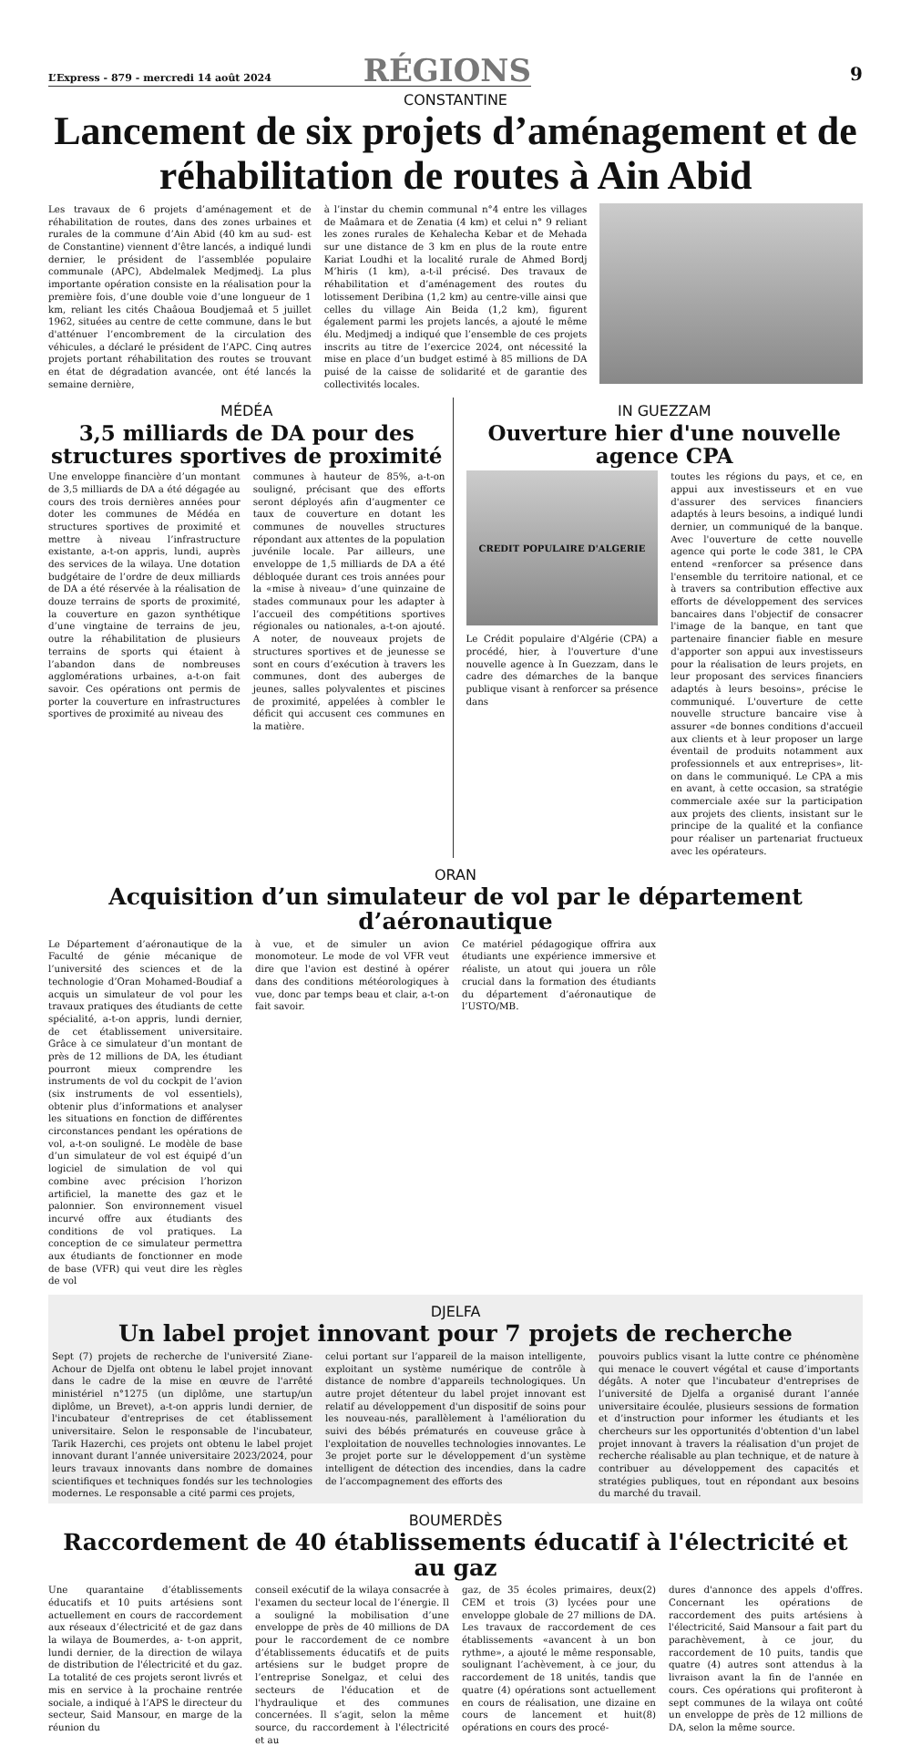L’Express - 879 - mercredi 14 août 2024 RÉGIONS
9
CONSTANTINE
Lancement de six projets d’aménagement et de réhabilitation de routes à Ain Abid
Les travaux de 6 projets d’aménagement et de réhabilitation de routes, dans des zones urbaines et rurales de la commune d’Ain Abid (40 km au sud- est de Constantine) viennent d’être lancés, a indiqué lundi dernier, le président de l’assemblée populaire communale (APC), Abdelmalek Medjmedj. La plus importante opération consiste en la réalisation pour la première fois, d’une double voie d’une longueur de 1 km, reliant les cités Chaâoua Boudjemaâ et 5 juillet 1962, situées au centre de cette commune, dans le but d'atténuer l’encombrement de la circulation des véhicules, a déclaré le président de l’APC. Cinq autres projets portant réhabilitation des routes se trouvant en état de dégradation avancée, ont été lancés la semaine dernière,
à l’instar du chemin communal n°4 entre les villages de Maâmara et de Zenatia (4 km) et celui n° 9 reliant les zones rurales de Kehalecha Kebar et de Mehada sur une distance de 3 km en plus de la route entre Kariat Loudhi et la localité rurale de Ahmed Bordj M’hiris (1 km), a-t-il précisé. Des travaux de réhabilitation et d’aménagement des routes du lotissement Deribina (1,2 km) au centre-ville ainsi que celles du village Ain Beida (1,2 km), figurent également parmi les projets lancés, a ajouté le même élu. Medjmedj a indiqué que l’ensemble de ces projets inscrits au titre de l’exercice 2024, ont nécessité la mise en place d’un budget estimé à 85 millions de DA puisé de la caisse de solidarité et de garantie des collectivités locales.
MÉDÉA
3,5 milliards de DA pour des structures sportives de proximité
Une enveloppe financière d’un montant de 3,5 milliards de DA a été dégagée au cours des trois dernières années pour doter les communes de Médéa en structures sportives de proximité et mettre à niveau l’infrastructure existante, a-t-on appris, lundi, auprès des services de la wilaya. Une dotation budgétaire de l’ordre de deux milliards de DA a été réservée à la réalisation de douze terrains de sports de proximité, la couverture en gazon synthétique d’une vingtaine de terrains de jeu, outre la réhabilitation de plusieurs terrains de sports qui étaient à l’abandon dans de nombreuses agglomérations urbaines, a-t-on fait savoir. Ces opérations ont permis de porter la couverture en infrastructures sportives de proximité au niveau des
communes à hauteur de 85%, a-t-on souligné, précisant que des efforts seront déployés afin d’augmenter ce taux de couverture en dotant les communes de nouvelles structures répondant aux attentes de la population juvénile locale. Par ailleurs, une enveloppe de 1,5 milliards de DA a été débloquée durant ces trois années pour la «mise à niveau» d’une quinzaine de stades communaux pour les adapter à l’accueil des compétitions sportives régionales ou nationales, a-t-on ajouté. A noter, de nouveaux projets de structures sportives et de jeunesse se sont en cours d’exécution à travers les communes, dont des auberges de jeunes, salles polyvalentes et piscines de proximité, appelées à combler le déficit qui accusent ces communes en la matière.
IN GUEZZAM
Ouverture hier d'une nouvelle agence CPA
CREDIT POPULAIRE D'ALGERIE
Le Crédit populaire d'Algérie (CPA) a procédé, hier, à l'ouverture d'une nouvelle agence à In Guezzam, dans le cadre des démarches de la banque publique visant à renforcer sa présence dans
toutes les régions du pays, et ce, en appui aux investisseurs et en vue d'assurer des services financiers adaptés à leurs besoins, a indiqué lundi dernier, un communiqué de la banque. Avec l'ouverture de cette nouvelle agence qui porte le code 381, le CPA entend «renforcer sa présence dans l'ensemble du territoire national, et ce à travers sa contribution effective aux efforts de développement des services bancaires dans l'objectif de consacrer l'image de la banque, en tant que partenaire financier fiable en mesure d'apporter son appui aux investisseurs pour la réalisation de leurs projets, en leur proposant des services financiers adaptés à leurs besoins», précise le communiqué. L'ouverture de cette nouvelle structure bancaire vise à assurer «de bonnes conditions d'accueil aux clients et à leur proposer un large éventail de produits notamment aux professionnels et aux entreprises», lit-on dans le communiqué. Le CPA a mis en avant, à cette occasion, sa stratégie commerciale axée sur la participation aux projets des clients, insistant sur le principe de la qualité et la confiance pour réaliser un partenariat fructueux avec les opérateurs.
ORAN
Acquisition d’un simulateur de vol par le département d’aéronautique
Le Département d’aéronautique de la Faculté de génie mécanique de l’université des sciences et de la technologie d’Oran Mohamed-Boudiaf a acquis un simulateur de vol pour les travaux pratiques des étudiants de cette spécialité, a-t-on appris, lundi dernier, de cet établissement universitaire. Grâce à ce simulateur d’un montant de près de 12 millions de DA, les étudiant pourront mieux comprendre les instruments de vol du cockpit de l’avion (six instruments de vol essentiels), obtenir plus d’informations et analyser les situations en fonction de différentes circonstances pendant les opérations de vol, a-t-on souligné. Le modèle de base d’un simulateur de vol est équipé d’un logiciel de simulation de vol qui combine avec précision l’horizon artificiel, la manette des gaz et le palonnier. Son environnement visuel incurvé offre aux étudiants des conditions de vol pratiques. La conception de ce simulateur permettra aux étudiants de fonctionner en mode de base (VFR) qui veut dire les règles de vol
à vue, et de simuler un avion monomoteur. Le mode de vol VFR veut dire que l'avion est destiné à opérer dans des conditions météorologiques à vue, donc par temps beau et clair, a-t-on fait savoir.
Ce matériel pédagogique offrira aux étudiants une expérience immersive et réaliste, un atout qui jouera un rôle crucial dans la formation des étudiants du département d’aéronautique de l’USTO/MB.
DJELFA
Un label projet innovant pour 7 projets de recherche
Sept (7) projets de recherche de l'université Ziane-Achour de Djelfa ont obtenu le label projet innovant dans le cadre de la mise en œuvre de l'arrêté ministériel n°1275 (un diplôme, une startup/un diplôme, un Brevet), a-t-on appris lundi dernier, de l'incubateur d'entreprises de cet établissement universitaire. Selon le responsable de l'incubateur, Tarik Hazerchi, ces projets ont obtenu le label projet innovant durant l’année universitaire 2023/2024, pour leurs travaux innovants dans nombre de domaines scientifiques et techniques fondés sur les technologies modernes. Le responsable a cité parmi ces projets,
celui portant sur l’appareil de la maison intelligente, exploitant un système numérique de contrôle à distance de nombre d'appareils technologiques. Un autre projet détenteur du label projet innovant est relatif au développement d'un dispositif de soins pour les nouveau-nés, parallèlement à l'amélioration du suivi des bébés prématurés en couveuse grâce à l'exploitation de nouvelles technologies innovantes. Le 3e projet porte sur le développement d’un système intelligent de détection des incendies, dans la cadre de l’accompagnement des efforts des
pouvoirs publics visant la lutte contre ce phénomène qui menace le couvert végétal et cause d’importants dégâts. A noter que l'incubateur d'entreprises de l’université de Djelfa a organisé durant l’année universitaire écoulée, plusieurs sessions de formation et d’instruction pour informer les étudiants et les chercheurs sur les opportunités d'obtention d'un label projet innovant à travers la réalisation d'un projet de recherche réalisable au plan technique, et de nature à contribuer au développement des capacités et stratégies publiques, tout en répondant aux besoins du marché du travail.
BOUMERDÈS
Raccordement de 40 établissements éducatif à l'électricité et au gaz
Une quarantaine d’établissements éducatifs et 10 puits artésiens sont actuellement en cours de raccordement aux réseaux d’électricité et de gaz dans la wilaya de Boumerdes, a- t-on apprit, lundi dernier, de la direction de wilaya de distribution de l'électricité et du gaz. La totalité de ces projets seront livrés et mis en service à la prochaine rentrée sociale, a indiqué à l’APS le directeur du secteur, Said Mansour, en marge de la réunion du
conseil exécutif de la wilaya consacrée à l'examen du secteur local de l’énergie. Il a souligné la mobilisation d’une enveloppe de près de 40 millions de DA pour le raccordement de ce nombre d’établissements éducatifs et de puits artésiens sur le budget propre de l’entreprise Sonelgaz, et celui des secteurs de l'éducation et de l'hydraulique et des communes concernées. Il s’agit, selon la même source, du raccordement à l'électricité et au
gaz, de 35 écoles primaires, deux(2) CEM et trois (3) lycées pour une enveloppe globale de 27 millions de DA. Les travaux de raccordement de ces établissements «avancent à un bon rythme», a ajouté le même responsable, soulignant l’achèvement, à ce jour, du raccordement de 18 unités, tandis que quatre (4) opérations sont actuellement en cours de réalisation, une dizaine en cours de lancement et huit(8) opérations en cours des procé-
dures d'annonce des appels d'offres. Concernant les opérations de raccordement des puits artésiens à l'électricité, Said Mansour a fait part du parachèvement, à ce jour, du raccordement de 10 puits, tandis que quatre (4) autres sont attendus à la livraison avant la fin de l'année en cours. Ces opérations qui profiteront à sept communes de la wilaya ont coûté un enveloppe de près de 12 millions de DA, selon la même source.